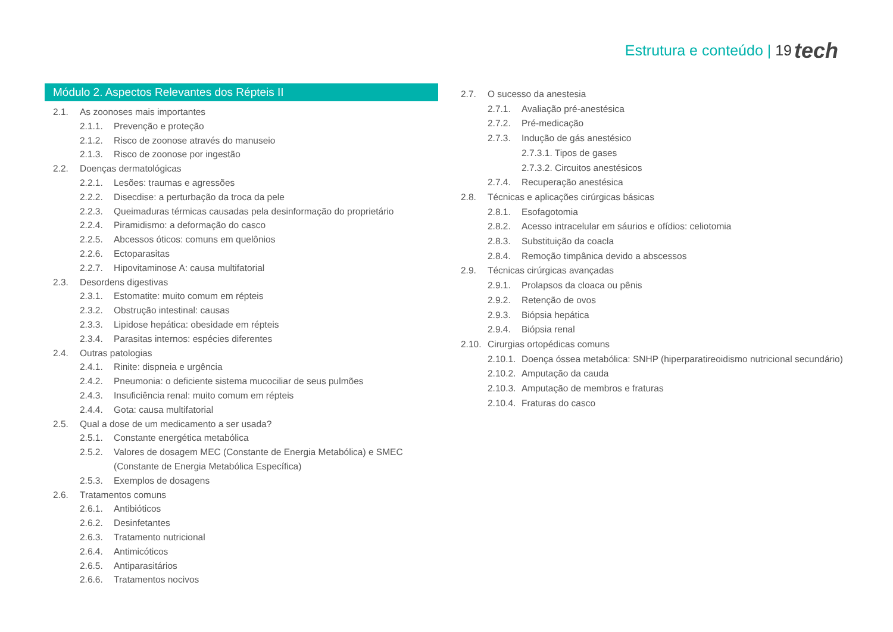Estrutura e conteúdo | 19 tech
Módulo 2. Aspectos Relevantes dos Répteis II
2.1. As zoonoses mais importantes
2.1.1. Prevenção e proteção
2.1.2. Risco de zoonose através do manuseio
2.1.3. Risco de zoonose por ingestão
2.2. Doenças dermatológicas
2.2.1. Lesões: traumas e agressões
2.2.2. Disecdise: a perturbação da troca da pele
2.2.3. Queimaduras térmicas causadas pela desinformação do proprietário
2.2.4. Piramidismo: a deformação do casco
2.2.5. Abcessos óticos: comuns em quelônios
2.2.6. Ectoparasitas
2.2.7. Hipovitaminose A: causa multifatorial
2.3. Desordens digestivas
2.3.1. Estomatite: muito comum em répteis
2.3.2. Obstrução intestinal: causas
2.3.3. Lipidose hepática: obesidade em répteis
2.3.4. Parasitas internos: espécies diferentes
2.4. Outras patologias
2.4.1. Rinite: dispneia e urgência
2.4.2. Pneumonia: o deficiente sistema mucociliar de seus pulmões
2.4.3. Insuficiência renal: muito comum em répteis
2.4.4. Gota: causa multifatorial
2.5. Qual a dose de um medicamento a ser usada?
2.5.1. Constante energética metabólica
2.5.2. Valores de dosagem MEC (Constante de Energia Metabólica) e SMEC (Constante de Energia Metabólica Específica)
2.5.3. Exemplos de dosagens
2.6. Tratamentos comuns
2.6.1. Antibióticos
2.6.2. Desinfetantes
2.6.3. Tratamento nutricional
2.6.4. Antimicóticos
2.6.5. Antiparasitários
2.6.6. Tratamentos nocivos
2.7. O sucesso da anestesia
2.7.1. Avaliação pré-anestésica
2.7.2. Pré-medicação
2.7.3. Indução de gás anestésico
2.7.3.1. Tipos de gases
2.7.3.2. Circuitos anestésicos
2.7.4. Recuperação anestésica
2.8. Técnicas e aplicações cirúrgicas básicas
2.8.1. Esofagotomia
2.8.2. Acesso intracelular em sáurios e ofídios: celiotomia
2.8.3. Substituição da coacla
2.8.4. Remoção timpânica devido a abscessos
2.9. Técnicas cirúrgicas avançadas
2.9.1. Prolapsos da cloaca ou pênis
2.9.2. Retenção de ovos
2.9.3. Biópsia hepática
2.9.4. Biópsia renal
2.10. Cirurgias ortopédicas comuns
2.10.1. Doença óssea metabólica: SNHP (hiperparatireoidismo nutricional secundário)
2.10.2. Amputação da cauda
2.10.3. Amputação de membros e fraturas
2.10.4. Fraturas do casco